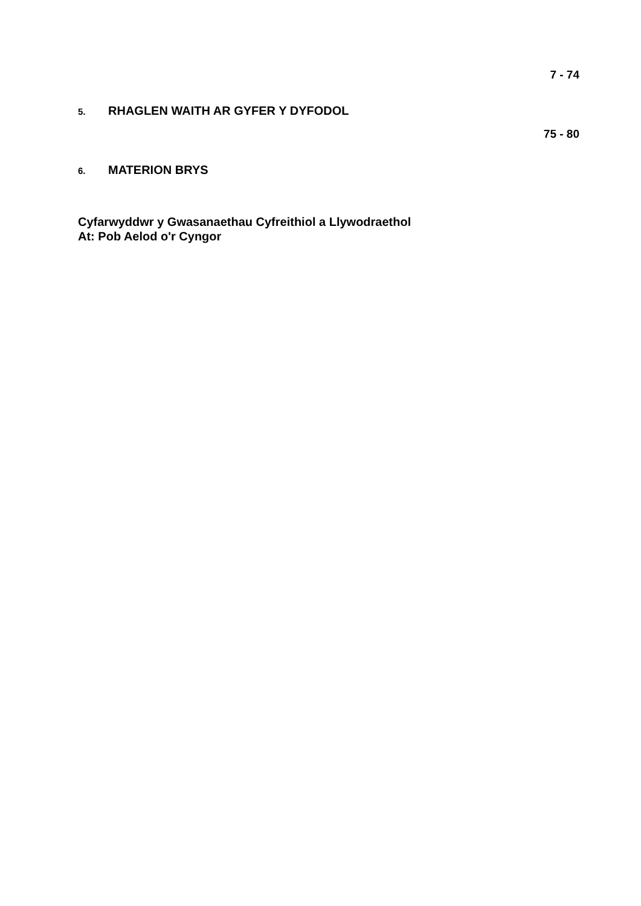7 - 74
5. RHAGLEN WAITH AR GYFER Y DYFODOL
75 - 80
6. MATERION BRYS
Cyfarwyddwr y Gwasanaethau Cyfreithiol a Llywodraethol
At: Pob Aelod o'r Cyngor